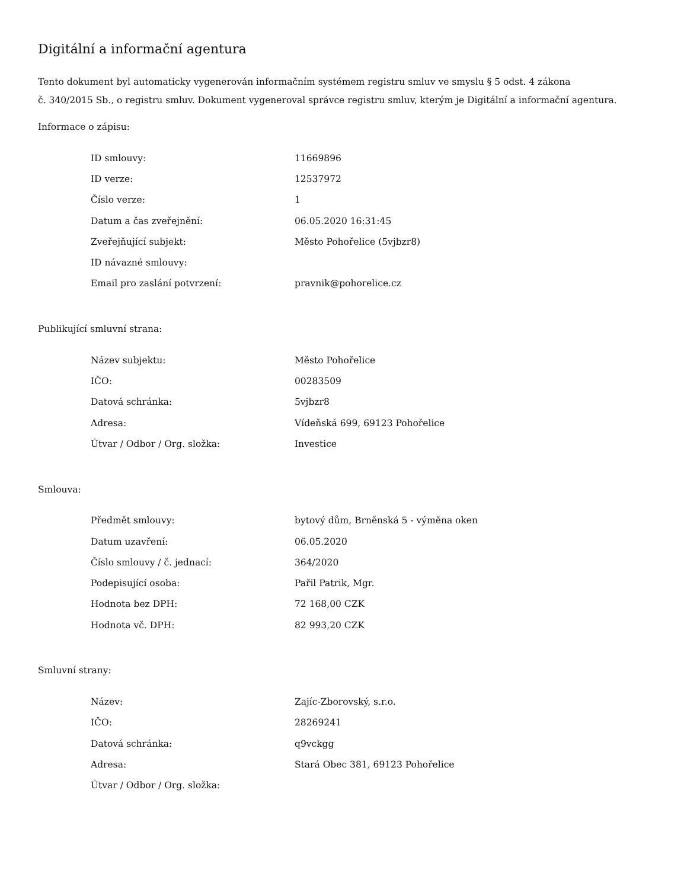Digitální a informační agentura
Tento dokument byl automaticky vygenerován informačním systémem registru smluv ve smyslu § 5 odst. 4 zákona
č. 340/2015 Sb., o registru smluv. Dokument vygeneroval správce registru smluv, kterým je Digitální a informační agentura.
Informace o zápisu:
| ID smlouvy: | 11669896 |
| ID verze: | 12537972 |
| Číslo verze: | 1 |
| Datum a čas zveřejnění: | 06.05.2020 16:31:45 |
| Zveřejňující subjekt: | Město Pohořelice (5vjbzr8) |
| ID návazné smlouvy: | |
| Email pro zaslání potvrzení: | pravnik@pohorelice.cz |
Publikující smluvní strana:
| Název subjektu: | Město Pohořelice |
| IČO: | 00283509 |
| Datová schránka: | 5vjbzr8 |
| Adresa: | Vídeňská 699, 69123 Pohořelice |
| Útvar / Odbor / Org. složka: | Investice |
Smlouva:
| Předmět smlouvy: | bytový dům, Brněnská 5 - výměna oken |
| Datum uzavření: | 06.05.2020 |
| Číslo smlouvy / č. jednací: | 364/2020 |
| Podepisující osoba: | Pařil Patrik, Mgr. |
| Hodnota bez DPH: | 72 168,00 CZK |
| Hodnota vč. DPH: | 82 993,20 CZK |
Smluvní strany:
| Název: | Zajíc-Zborovský, s.r.o. |
| IČO: | 28269241 |
| Datová schránka: | q9vckgg |
| Adresa: | Stará Obec 381, 69123 Pohořelice |
| Útvar / Odbor / Org. složka: | |